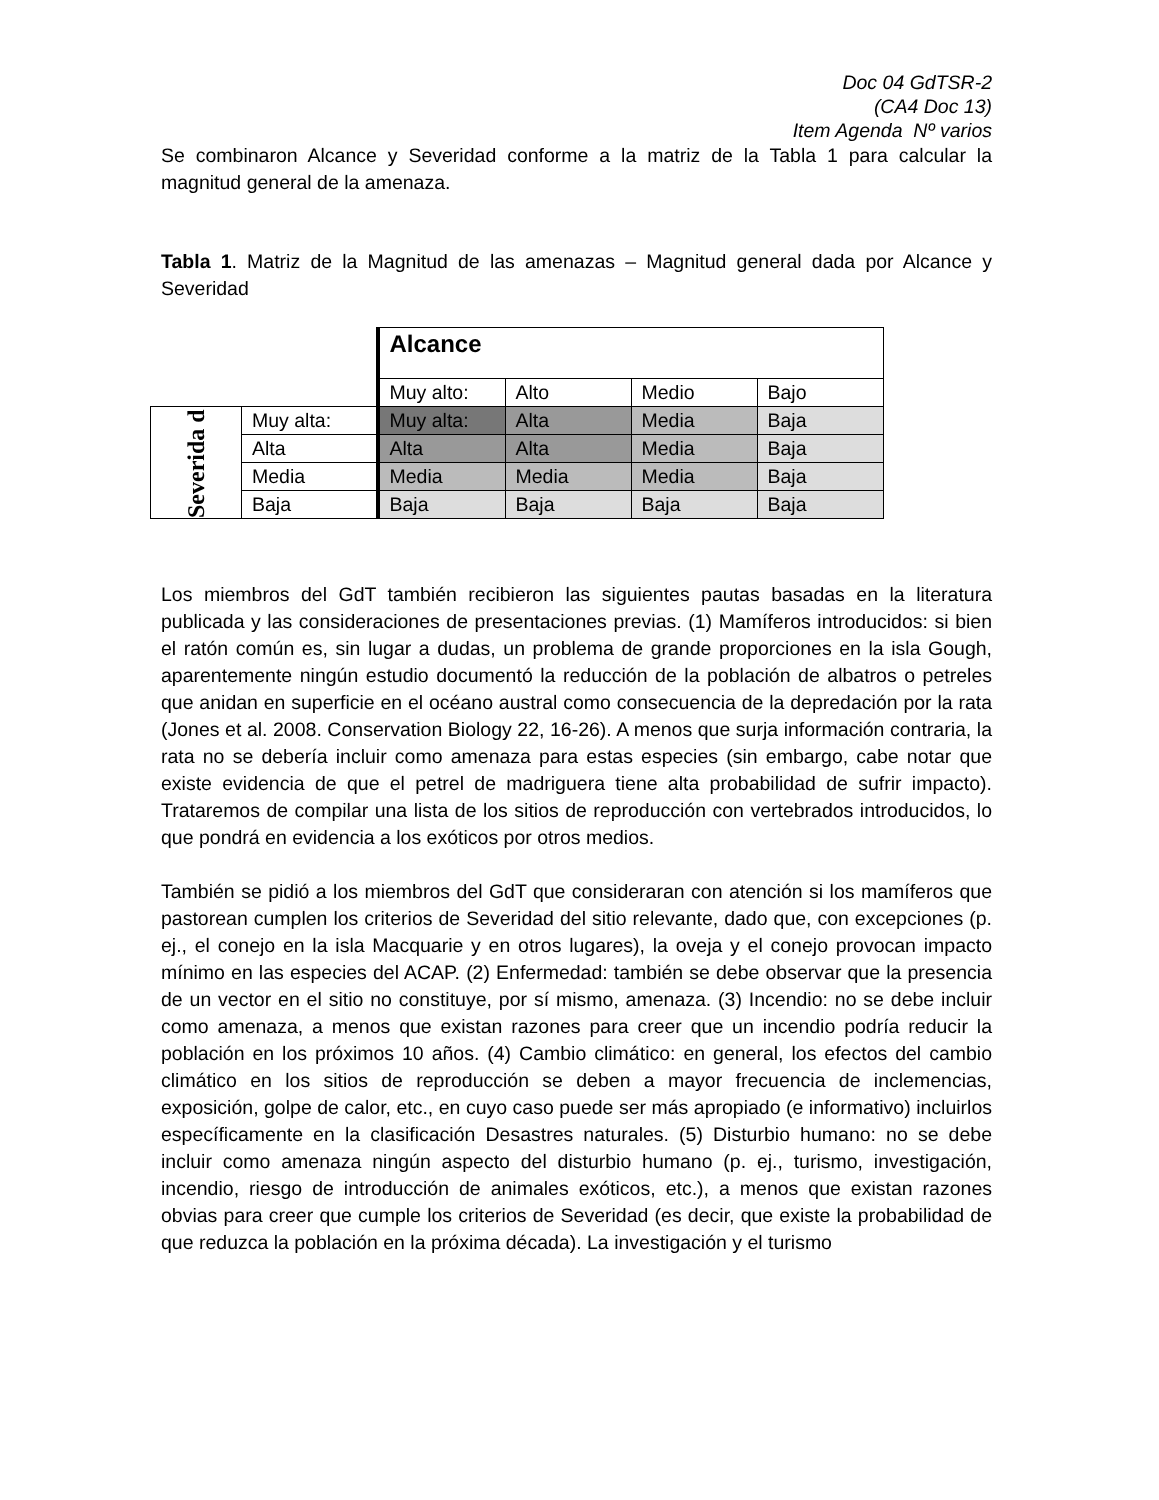Doc 04 GdTSR-2
(CA4 Doc 13)
Item Agenda Nº varios
Se combinaron Alcance y Severidad conforme a la matriz de la Tabla 1 para calcular la magnitud general de la amenaza.
Tabla 1. Matriz de la Magnitud de las amenazas – Magnitud general dada por Alcance y Severidad
| | | Alcance | | | |
| | | Muy alto: | Alto | Medio | Bajo |
| Severida d | Muy alta: | Muy alta: | Alta | Media | Baja |
| | Alta | Alta | Alta | Media | Baja |
| | Media | Media | Media | Media | Baja |
| | Baja | Baja | Baja | Baja | Baja |
Los miembros del GdT también recibieron las siguientes pautas basadas en la literatura publicada y las consideraciones de presentaciones previas. (1) Mamíferos introducidos: si bien el ratón común es, sin lugar a dudas, un problema de grande proporciones en la isla Gough, aparentemente ningún estudio documentó la reducción de la población de albatros o petreles que anidan en superficie en el océano austral como consecuencia de la depredación por la rata (Jones et al. 2008. Conservation Biology 22, 16-26). A menos que surja información contraria, la rata no se debería incluir como amenaza para estas especies (sin embargo, cabe notar que existe evidencia de que el petrel de madriguera tiene alta probabilidad de sufrir impacto). Trataremos de compilar una lista de los sitios de reproducción con vertebrados introducidos, lo que pondrá en evidencia a los exóticos por otros medios.
También se pidió a los miembros del GdT que consideraran con atención si los mamíferos que pastorean cumplen los criterios de Severidad del sitio relevante, dado que, con excepciones (p. ej., el conejo en la isla Macquarie y en otros lugares), la oveja y el conejo provocan impacto mínimo en las especies del ACAP. (2) Enfermedad: también se debe observar que la presencia de un vector en el sitio no constituye, por sí mismo, amenaza. (3) Incendio: no se debe incluir como amenaza, a menos que existan razones para creer que un incendio podría reducir la población en los próximos 10 años. (4) Cambio climático: en general, los efectos del cambio climático en los sitios de reproducción se deben a mayor frecuencia de inclemencias, exposición, golpe de calor, etc., en cuyo caso puede ser más apropiado (e informativo) incluirlos específicamente en la clasificación Desastres naturales. (5) Disturbio humano: no se debe incluir como amenaza ningún aspecto del disturbio humano (p. ej., turismo, investigación, incendio, riesgo de introducción de animales exóticos, etc.), a menos que existan razones obvias para creer que cumple los criterios de Severidad (es decir, que existe la probabilidad de que reduzca la población en la próxima década). La investigación y el turismo